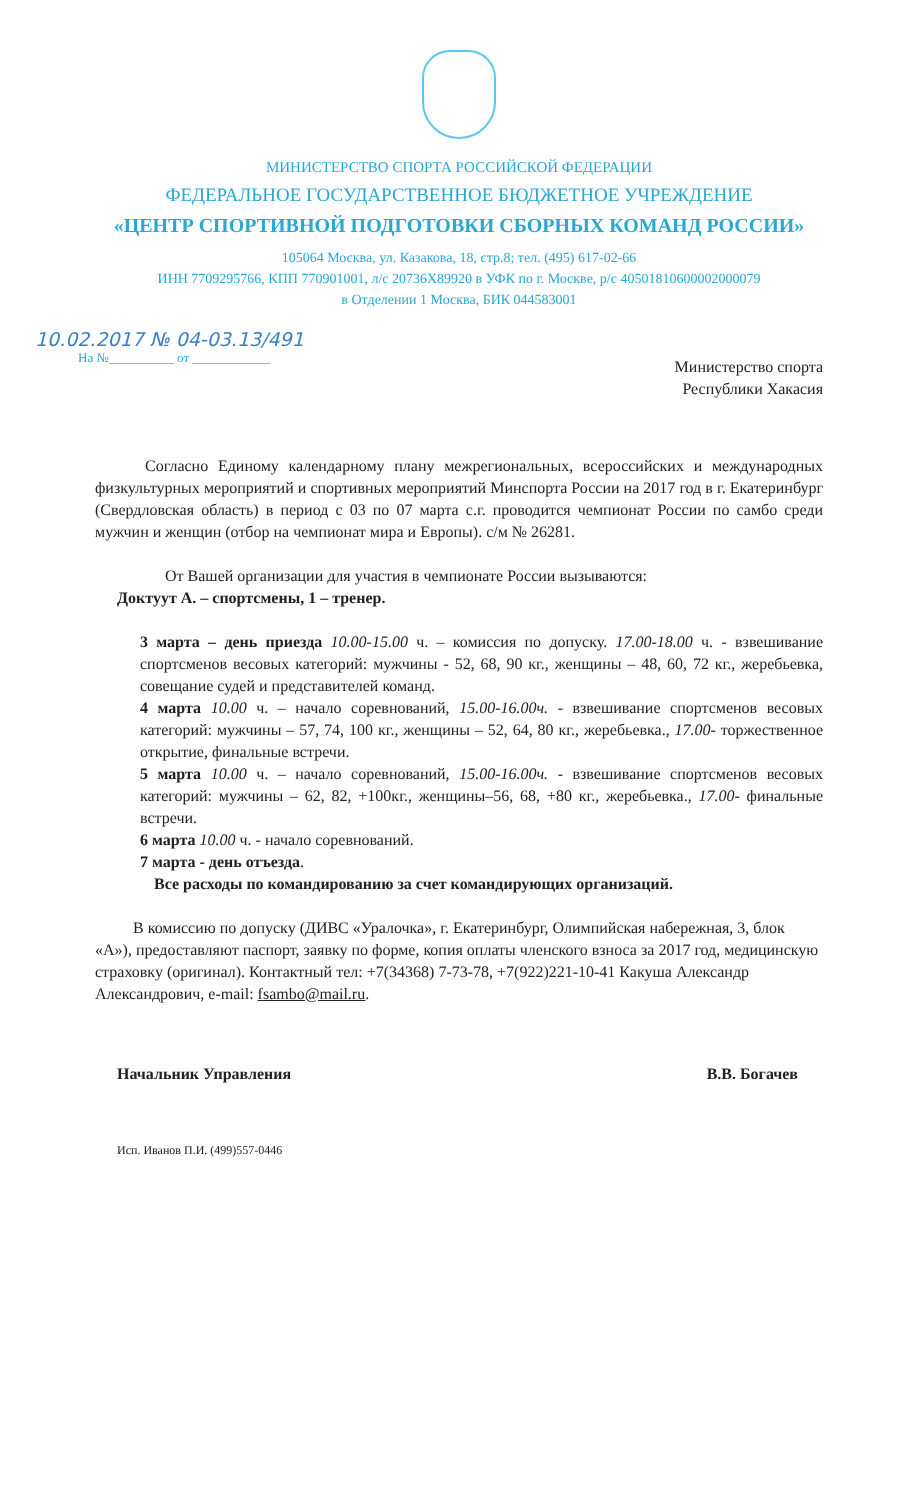МИНИСТЕРСТВО СПОРТА РОССИЙСКОЙ ФЕДЕРАЦИИ
ФЕДЕРАЛЬНОЕ ГОСУДАРСТВЕННОЕ БЮДЖЕТНОЕ УЧРЕЖДЕНИЕ
«ЦЕНТР СПОРТИВНОЙ ПОДГОТОВКИ СБОРНЫХ КОМАНД РОССИИ»
105064 Москва, ул. Казакова, 18, стр.8; тел. (495) 617-02-66
ИНН 7709295766, КПП 770901001, л/с 20736Х89920 в УФК по г. Москве, р/с 40501810600002000079
в Отделении 1 Москва, БИК 044583001
10.02.2017 № 04-03.13/491
На №__________ от ____________
Министерство спорта
Республики Хакасия
Согласно Единому календарному плану межрегиональных, всероссийских и международных физкультурных мероприятий и спортивных мероприятий Минспорта России на 2017 год в г. Екатеринбург (Свердловская область) в период с 03 по 07 марта с.г. проводится чемпионат России по самбо среди мужчин и женщин (отбор на чемпионат мира и Европы). с/м № 26281.
От Вашей организации для участия в чемпионате России вызываются:
Доктуут А. – спортсмены, 1 – тренер.
3 марта – день приезда 10.00-15.00 ч. – комиссия по допуску. 17.00-18.00 ч. - взвешивание спортсменов весовых категорий: мужчины - 52, 68, 90 кг., женщины – 48, 60, 72 кг., жеребьевка, совещание судей и представителей команд.
4 марта 10.00 ч. – начало соревнований, 15.00-16.00ч. - взвешивание спортсменов весовых категорий: мужчины – 57, 74, 100 кг., женщины – 52, 64, 80 кг., жеребьевка., 17.00- торжественное открытие, финальные встречи.
5 марта 10.00 ч. – начало соревнований, 15.00-16.00ч. - взвешивание спортсменов весовых категорий: мужчины – 62, 82, +100кг., женщины–56, 68, +80 кг., жеребьевка., 17.00- финальные встречи.
6 марта 10.00 ч. - начало соревнований.
7 марта - день отъезда.
Все расходы по командированию за счет командирующих организаций.
В комиссию по допуску (ДИВС «Уралочка», г. Екатеринбург, Олимпийская набережная, 3, блок «А»), предоставляют паспорт, заявку по форме, копия оплаты членского взноса за 2017 год, медицинскую страховку (оригинал). Контактный тел: +7(34368) 7-73-78, +7(922)221-10-41 Какуша Александр Александрович, e-mail: fsambo@mail.ru.
Начальник Управления В.В. Богачев
Исп. Иванов П.И. (499)557-0446